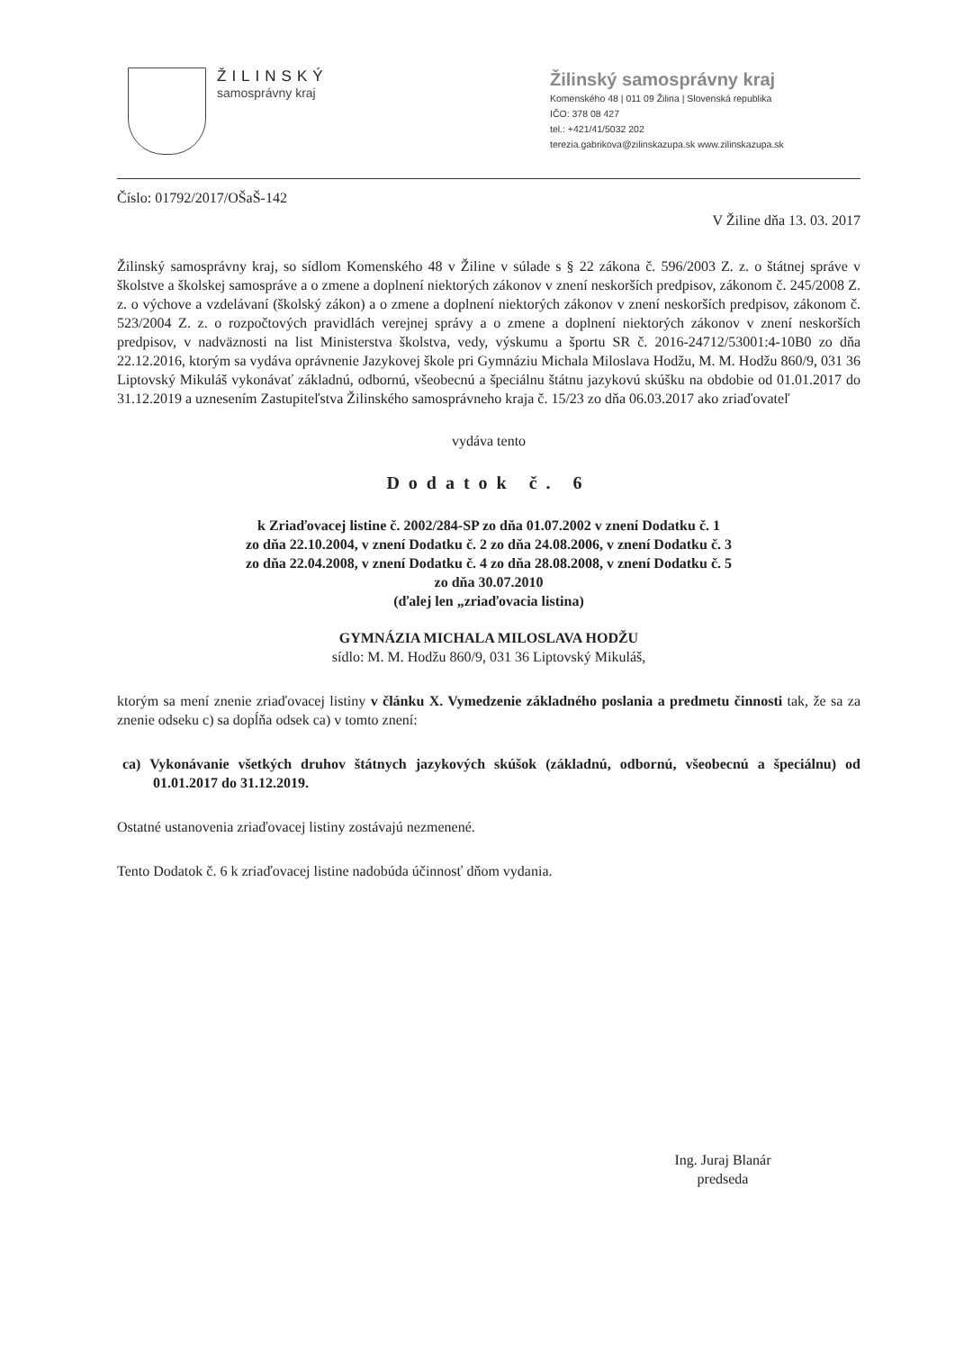ŽILINSKÝ
samosprávny kraj
Žilinský samosprávny kraj
Komenského 48 | 011 09 Žilina | Slovenská republika
IČO: 378 08 427
tel.: +421/41/5032 202
terezia.gabrikova@zilinskazupa.sk www.zilinskazupa.sk
Číslo: 01792/2017/OŠaŠ-142
V Žiline dňa 13. 03. 2017
Žilinský samosprávny kraj, so sídlom Komenského 48 v Žiline v súlade s § 22 zákona č. 596/2003 Z. z. o štátnej správe v školstve a školskej samospráve a o zmene a doplnení niektorých zákonov v znení neskorších predpisov, zákonom č. 245/2008 Z. z. o výchove a vzdelávaní (školský zákon) a o zmene a doplnení niektorých zákonov v znení neskorších predpisov, zákonom č. 523/2004 Z. z. o rozpočtových pravidlách verejnej správy a o zmene a doplnení niektorých zákonov v znení neskorších predpisov, v nadväznosti na list Ministerstva školstva, vedy, výskumu a športu SR č. 2016-24712/53001:4-10B0 zo dňa 22.12.2016, ktorým sa vydáva oprávnenie Jazykovej škole pri Gymnáziu Michala Miloslava Hodžu, M. M. Hodžu 860/9, 031 36 Liptovský Mikuláš vykonávať základnú, odbornú, všeobecnú a špeciálnu štátnu jazykovú skúšku na obdobie od 01.01.2017 do 31.12.2019 a uznesením Zastupiteľstva Žilinského samosprávneho kraja č. 15/23 zo dňa 06.03.2017 ako zriaďovateľ
vydáva tento
Dodatok č. 6
k Zriaďovacej listine č. 2002/284-SP zo dňa 01.07.2002 v znení Dodatku č. 1
zo dňa 22.10.2004, v znení Dodatku č. 2 zo dňa 24.08.2006, v znení Dodatku č. 3
zo dňa 22.04.2008, v znení Dodatku č. 4 zo dňa 28.08.2008, v znení Dodatku č. 5
zo dňa 30.07.2010
(ďalej len „zriaďovacia listina)
GYMNÁZIA MICHALA MILOSLAVA HODŽU
sídlo: M. M. Hodžu 860/9, 031 36 Liptovský Mikuláš,
ktorým sa mení znenie zriaďovacej listiny v článku X. Vymedzenie základného poslania a predmetu činnosti tak, že sa za znenie odseku c) sa dopĺňa odsek ca) v tomto znení:
ca) Vykonávanie všetkých druhov štátnych jazykových skúšok (základnú, odbornú, všeobecnú a špeciálnu) od 01.01.2017 do 31.12.2019.
Ostatné ustanovenia zriaďovacej listiny zostávajú nezmenené.
Tento Dodatok č. 6 k zriaďovacej listine nadobúda účinnosť dňom vydania.
Ing. Juraj Blanár
predseda